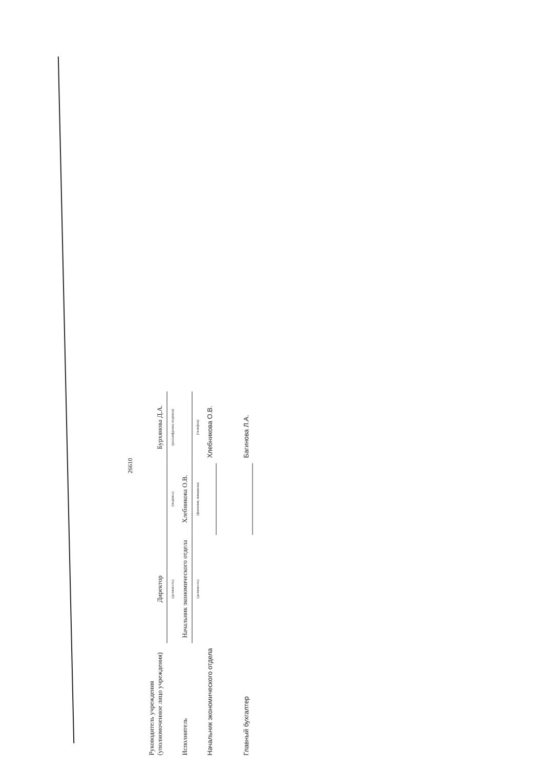26610
| Руководитель учреждения (уполномоченное лицо учреждения) | Директор | | Бурхянова Д.А. |
| | (должность) | (подпись) | (расшифровка подписи) |
| Исполнитель | Начальник экономического отдела | Хлебникова О.В. | |
| | (должность) | (фамилия, инициалы) | (телефон) |
| Начальник экономического отдела | | | Хлебникова О.В. |
| Главный бухгалтер | | | Багинова Л.А. |